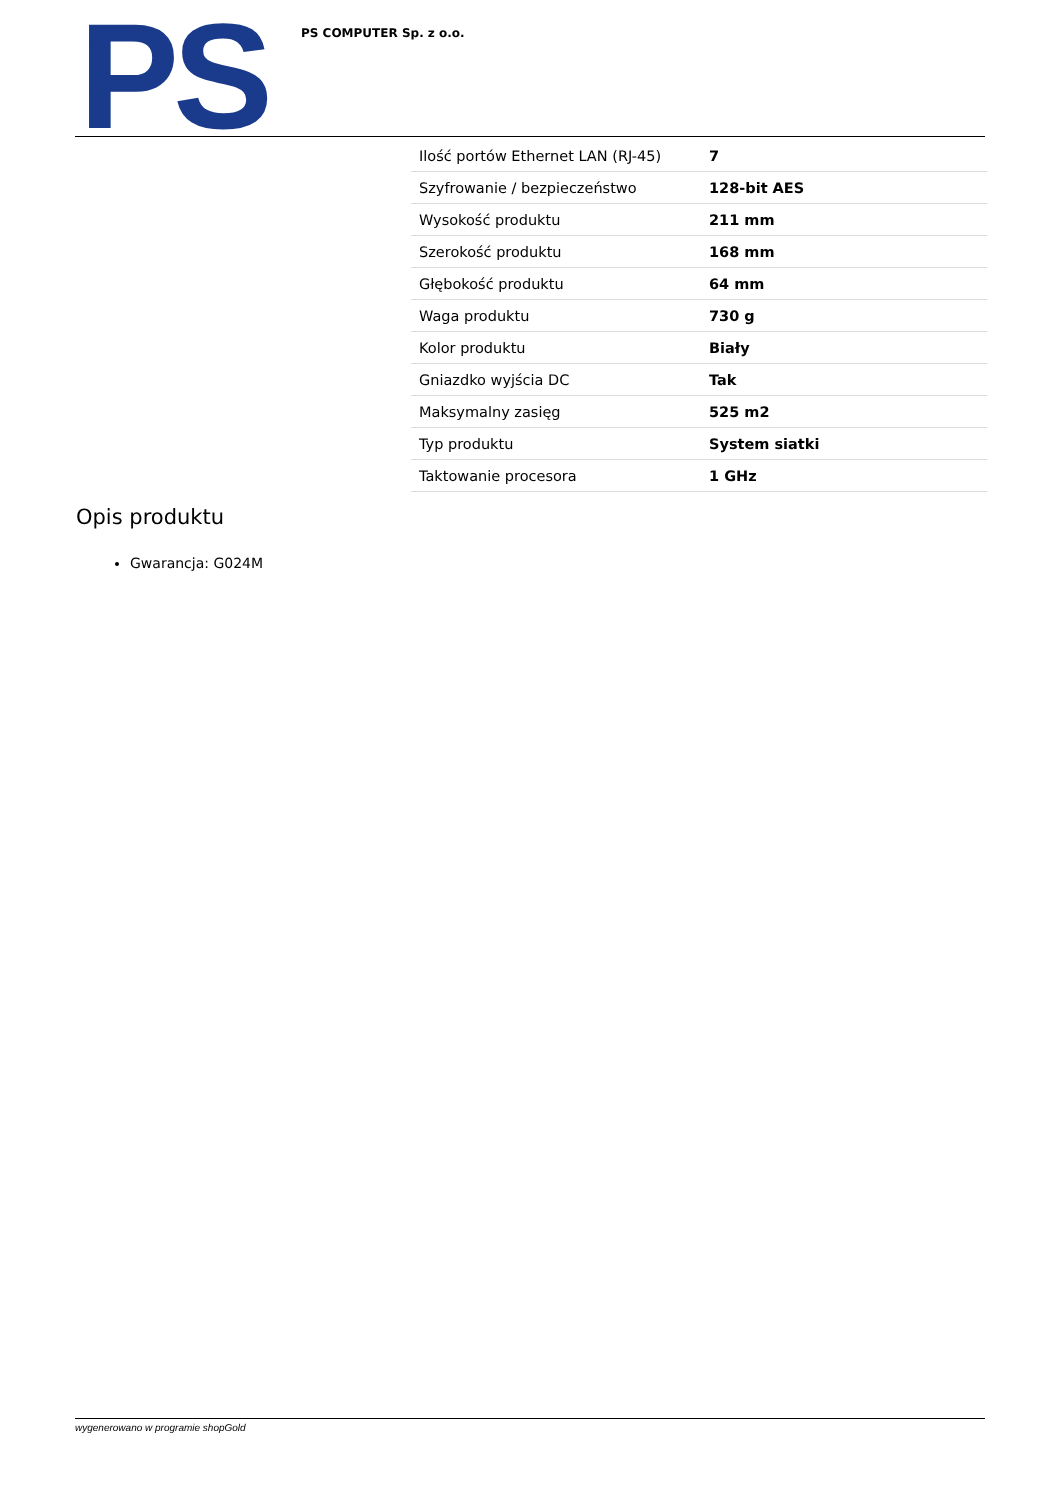PS
PS COMPUTER Sp. z o.o.
| Ilość portów Ethernet LAN (RJ-45) | 7 |
| Szyfrowanie / bezpieczeństwo | 128-bit AES |
| Wysokość produktu | 211 mm |
| Szerokość produktu | 168 mm |
| Głębokość produktu | 64 mm |
| Waga produktu | 730 g |
| Kolor produktu | Biały |
| Gniazdko wyjścia DC | Tak |
| Maksymalny zasięg | 525 m2 |
| Typ produktu | System siatki |
| Taktowanie procesora | 1 GHz |
Opis produktu
Gwarancja: G024M
wygenerowano w programie shopGold